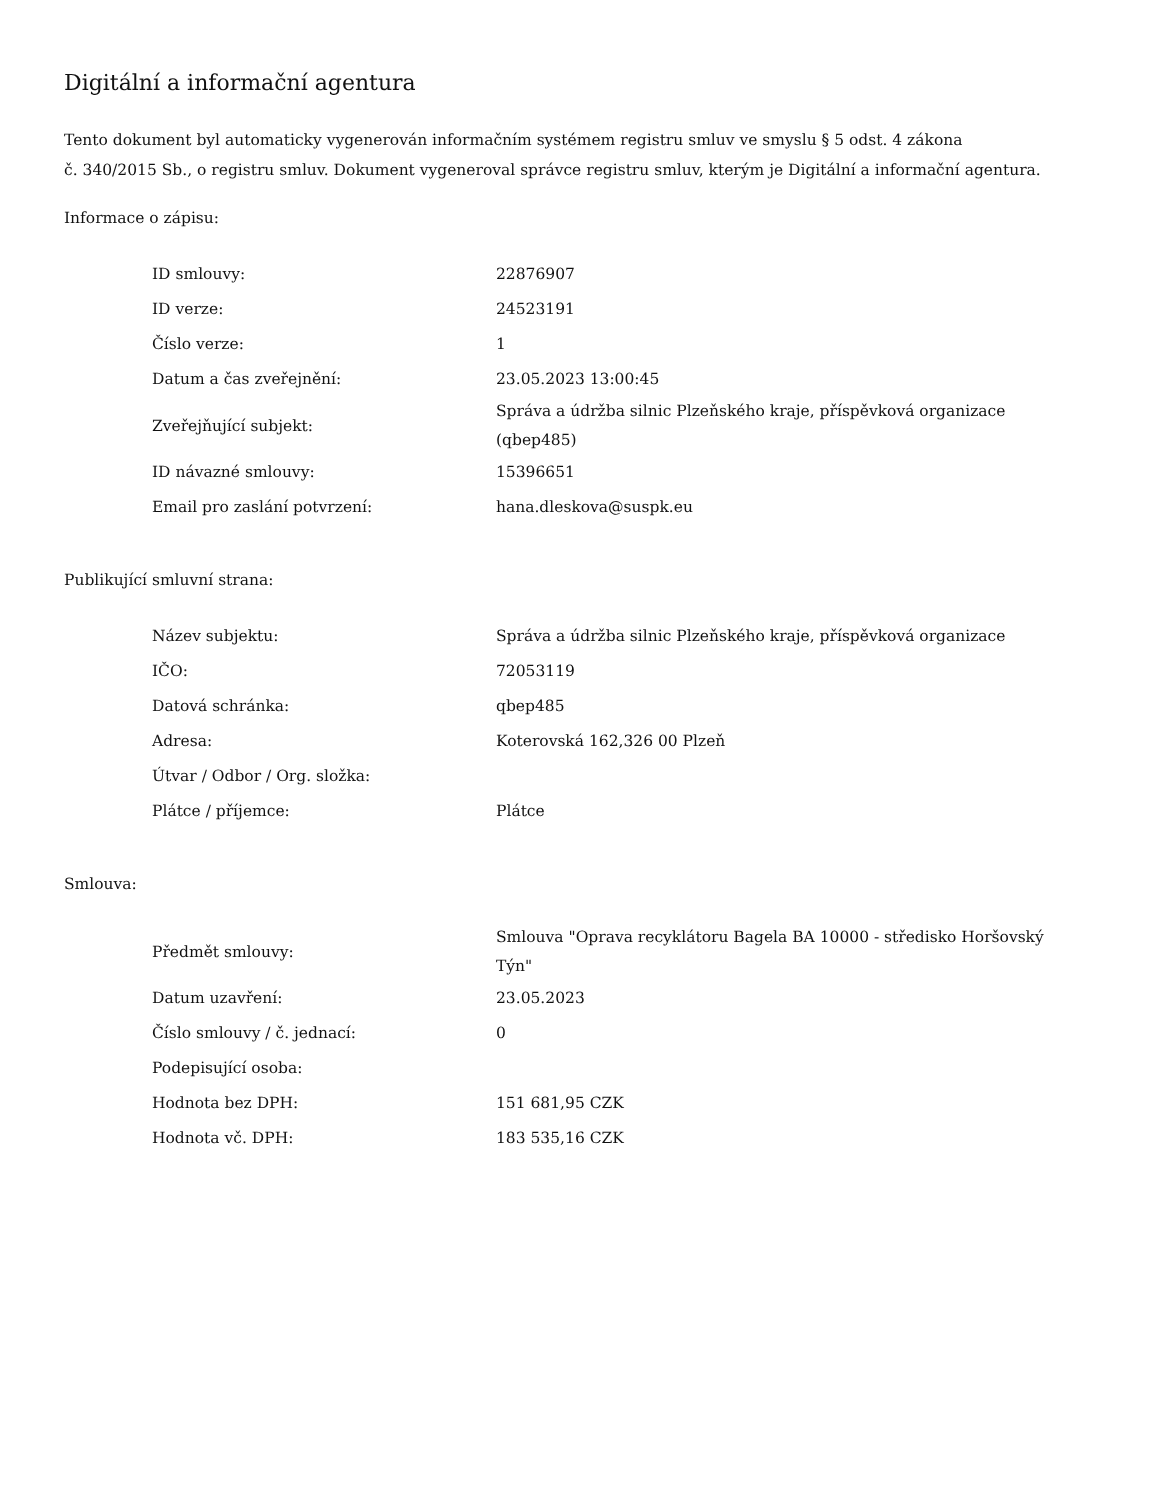Digitální a informační agentura
Tento dokument byl automaticky vygenerován informačním systémem registru smluv ve smyslu § 5 odst. 4 zákona
č. 340/2015 Sb., o registru smluv. Dokument vygeneroval správce registru smluv, kterým je Digitální a informační agentura.
Informace o zápisu:
| ID smlouvy: | 22876907 |
| ID verze: | 24523191 |
| Číslo verze: | 1 |
| Datum a čas zveřejnění: | 23.05.2023 13:00:45 |
| Zveřejňující subjekt: | Správa a údržba silnic Plzeňského kraje, příspěvková organizace (qbep485) |
| ID návazné smlouvy: | 15396651 |
| Email pro zaslání potvrzení: | hana.dleskova@suspk.eu |
Publikující smluvní strana:
| Název subjektu: | Správa a údržba silnic Plzeňského kraje, příspěvková organizace |
| IČO: | 72053119 |
| Datová schránka: | qbep485 |
| Adresa: | Koterovská 162,326 00 Plzeň |
| Útvar / Odbor / Org. složka: | |
| Plátce / příjemce: | Plátce |
Smlouva:
| Předmět smlouvy: | Smlouva "Oprava recyklátoru Bagela BA 10000 - středisko Horšovský Týn" |
| Datum uzavření: | 23.05.2023 |
| Číslo smlouvy / č. jednací: | 0 |
| Podepisující osoba: | |
| Hodnota bez DPH: | 151 681,95 CZK |
| Hodnota vč. DPH: | 183 535,16 CZK |